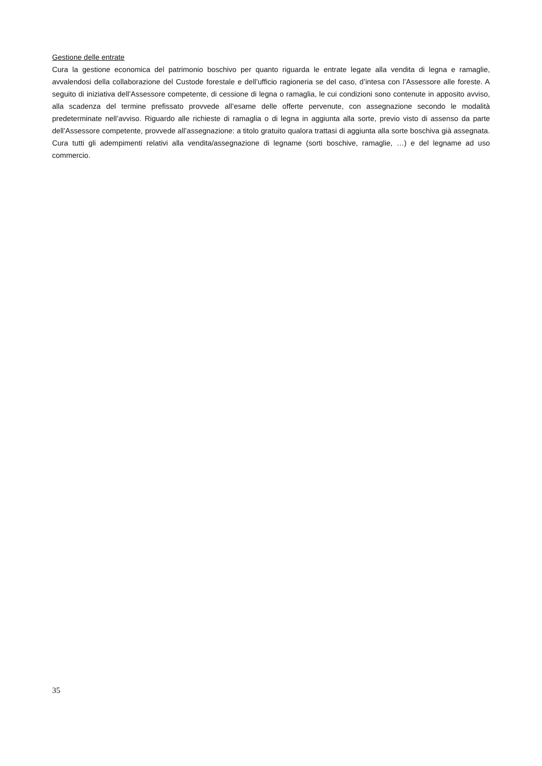Gestione delle entrate
Cura la gestione economica del patrimonio boschivo per quanto riguarda le entrate legate alla vendita di legna e ramaglie, avvalendosi della collaborazione del Custode forestale e dell’ufficio ragioneria se del caso, d’intesa con l’Assessore alle foreste. A seguito di iniziativa dell’Assessore competente, di cessione di legna o ramaglia, le cui condizioni sono contenute in apposito avviso, alla scadenza del termine prefissato provvede all’esame delle offerte pervenute, con assegnazione secondo le modalità predeterminate nell’avviso. Riguardo alle richieste di ramaglia o di legna in aggiunta alla sorte, previo visto di assenso da parte dell’Assessore competente, provvede all’assegnazione: a titolo gratuito qualora trattasi di aggiunta alla sorte boschiva già assegnata. Cura tutti gli adempimenti relativi alla vendita/assegnazione di legname (sorti boschive, ramaglie, …) e del legname ad uso commercio.
35